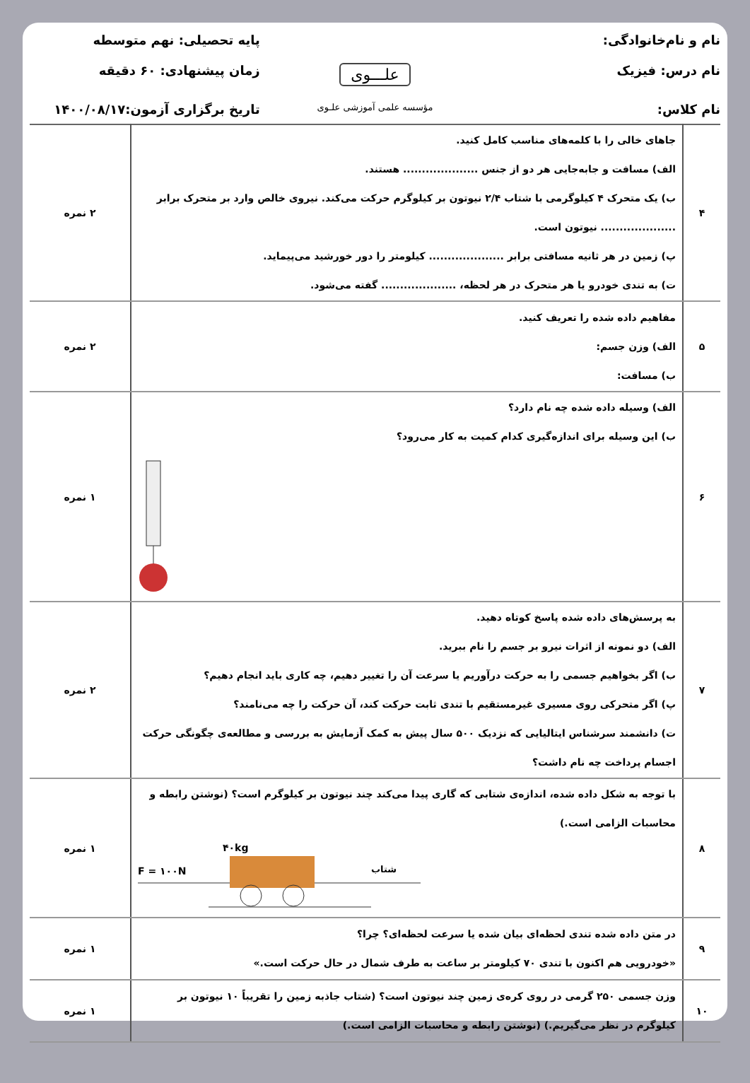نام و نام‌خانوادگی:
پایه تحصیلی: نهم متوسطه
نام درس: فیزیک
علـــوی
زمان پیشنهادی: ۶۰ دقیقه
نام کلاس:
مؤسسه علمی آموزشی علـوی
تاریخ برگزاری آزمون:۱۴۰۰/۰۸/۱۷
| ۴ | جاهای خالی را با کلمه‌های مناسب کامل کنید. الف) مسافت و جابه‌جایی هر دو از جنس .................... هستند. ب) یک متحرک ۴ کیلوگرمی با شتاب ۲/۴ نیوتون بر کیلوگرم حرکت می‌کند. نیروی خالص وارد بر متحرک برابر .................... نیوتون است. پ) زمین در هر ثانیه مسافتی برابر .................... کیلومتر را دور خورشید می‌پیماید. ت) به تندی خودرو یا هر متحرک در هر لحظه، .................... گفته می‌شود. | ۲ نمره |
| ۵ | مفاهیم داده شده را تعریف کنید. الف) وزن جسم: ب) مسافت: | ۲ نمره |
| ۶ | الف) وسیله داده شده چه نام دارد؟ ب) این وسیله برای اندازه‌گیری کدام کمیت به کار می‌رود؟ | ۱ نمره |
| ۷ | به پرسش‌های داده شده پاسخ کوتاه دهید. الف) دو نمونه از اثرات نیرو بر جسم را نام ببرید. ب) اگر بخواهیم جسمی را به حرکت درآوریم یا سرعت آن را تغییر دهیم، چه کاری باید انجام دهیم؟ پ) اگر متحرکی روی مسیری غیرمستقیم با تندی ثابت حرکت کند، آن حرکت را چه می‌نامند؟ ت) دانشمند سرشناس ایتالیایی که نزدیک ۵۰۰ سال پیش به کمک آزمایش به بررسی و مطالعه‌ی چگونگی حرکت اجسام پرداخت چه نام داشت؟ | ۲ نمره |
| ۸ | با توجه به شکل داده شده، اندازه‌ی شتابی که گاری پیدا می‌کند چند نیوتون بر کیلوگرم است؟ (نوشتن رابطه و محاسبات الزامی است.) ۴۰kg F = ۱۰۰N شتاب | ۱ نمره |
| ۹ | در متن داده شده تندی لحظه‌ای بیان شده یا سرعت لحظه‌ای؟ چرا؟ «خودرویی هم اکنون با تندی ۷۰ کیلومتر بر ساعت به طرف شمال در حال حرکت است.» | ۱ نمره |
| ۱۰ | وزن جسمی ۲۵۰ گرمی در روی کره‌ی زمین چند نیوتون است؟ (شتاب جاذبه زمین را تقریباً ۱۰ نیوتون بر کیلوگرم در نظر می‌گیریم.) (نوشتن رابطه و محاسبات الزامی است.) | ۱ نمره |